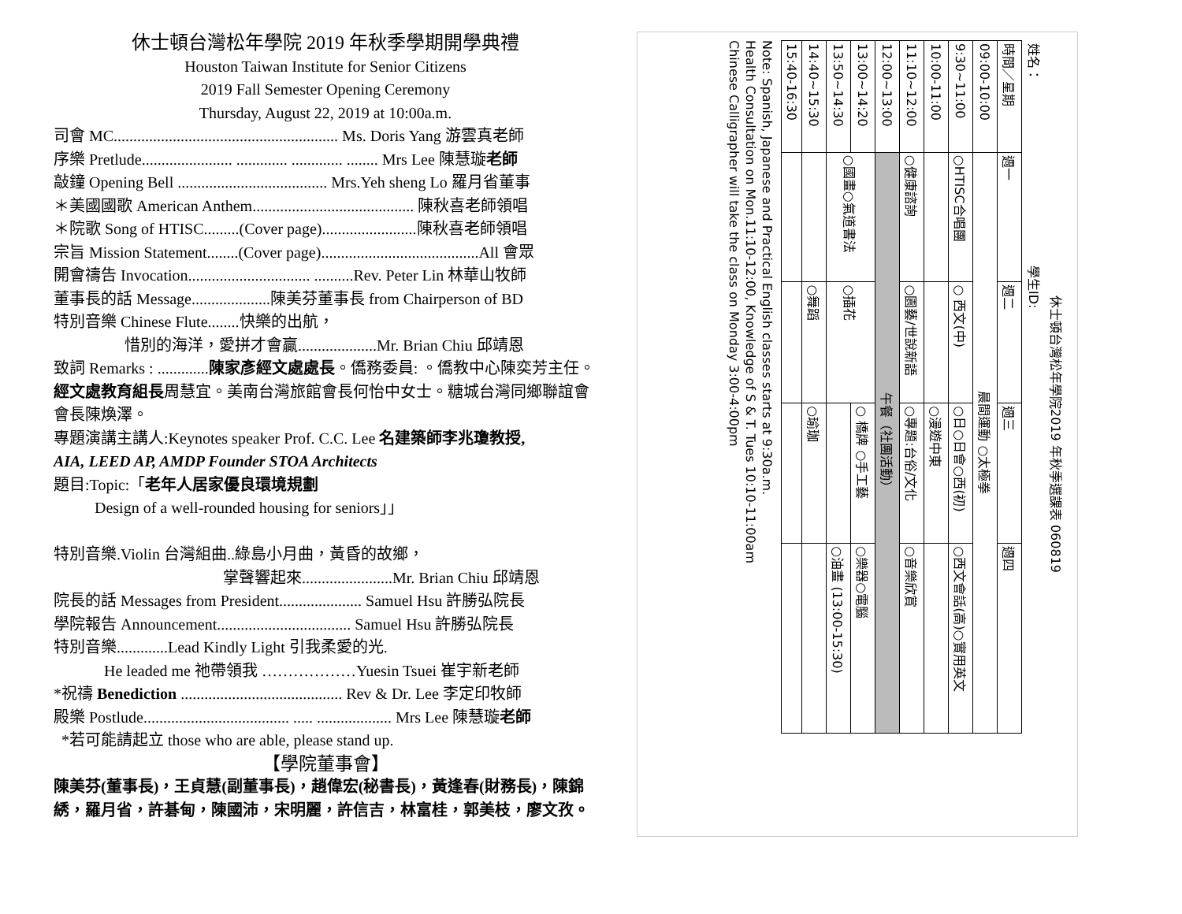休士頓台灣松年學院 2019 年秋季學期開學典禮
Houston Taiwan Institute for Senior Citizens
2019 Fall Semester Opening Ceremony
Thursday, August 22, 2019 at 10:00a.m.
司會 MC......................................................... Ms. Doris Yang 游雲真老師
序樂 Pretlude....................... ............. ............. ........ Mrs Lee 陳慧璇老師
敲鐘 Opening Bell ...................................... Mrs.Yeh sheng Lo 羅月省董事
＊美國國歌 American Anthem......................................... 陳秋喜老師領唱
＊院歌 Song of HTISC.........(Cover page)........................陳秋喜老師領唱
宗旨 Mission Statement........(Cover page)........................................All 會眾
開會禱告 Invocation............................... ..........Rev. Peter Lin 林華山牧師
董事長的話 Message....................陳美芬董事長 from Chairperson of BD
特別音樂 Chinese Flute........快樂的出航，
惜別的海洋，愛拼才會贏....................Mr. Brian Chiu 邱靖恩
致詞 Remarks : .............陳家彥經文處處長。僑務委員: 。僑教中心陳奕芳主任。經文處教育組長周慧宜。美南台灣旅館會長何怡中女士。糖城台灣同鄉聯誼會會長陳煥澤。
專題演講主講人:Keynotes speaker Prof. C.C. Lee 名建築師李兆瓊教授,
AIA, LEED AP, AMDP Founder STOA Architects
題目:Topic:「老年人居家優良環境規劃
Design of a well-rounded housing for seniors」」
特別音樂.Violin 台灣組曲..綠島小月曲，黃昏的故鄉，
掌聲響起來.......................Mr. Brian Chiu 邱靖恩
院長的話 Messages from President..................... Samuel Hsu 許勝弘院長
學院報告 Announcement.................................. Samuel Hsu 許勝弘院長
特別音樂.............Lead Kindly Light 引我柔愛的光.
He leaded me 祂帶領我 ………………Yuesin Tsuei 崔宇新老師
*祝禱 Benediction ......................................... Rev & Dr. Lee 李定印牧師
殿樂 Postlude..................................... ..... ................... Mrs Lee 陳慧璇老師
*若可能請起立 those who are able, please stand up.
【學院董事會】
陳美芬(董事長)，王貞慧(副董事長)，趙偉宏(秘書長)，黃逢春(財務長)，陳錦綉，羅月省，許碁甸，陳國沛，宋明麗，許信吉，林富桂，郭美枝，廖文孜。
休士頓台灣松年學院2019 年秋季選課表 060819
姓名： 學生ID:
| 時間／星期 | 週一 | 週二 | 週三 | 週四 |
| --- | --- | --- | --- | --- |
| 09:00-10:00 | 晨間運動 ○太極拳 | | | |
| 9:30~11:00 | ○HTISC合唱團 | ○ 西文(中) | ○日○日會○西(初) | ○西文會話(高)○實用英文 |
| 10:00-11:00 | | | ○漫遊中東 | |
| 11:10~12:00 | ○健康諮詢 | ○園藝/世說新語 | ○專題:台俗/文化 | ○音樂欣賞 |
| 12:00~13:00 | 午餐（社團活動） | | | |
| 13:00~14:20 | ○國畫○氣道書法 | ○插花 | ○ 橋牌 ○手工藝 | ○樂器○電腦 |
| 13:50~14:30 | | | | ○油畫 (13:00-15:30) |
| 14:40~15:30 | | ○舞蹈 | ○瑜珈 | |
| 15:40-16:30 | | | | |
Note: Spanish, Japanese and Practical English classes starts at 9:30a.m.
Health Consultation on Mon.11:10-12:00, Knowledge of S & T. Tues 10:10-11:00am
Chinese Calligrapher will take the class on Monday 3:00-4:00pm